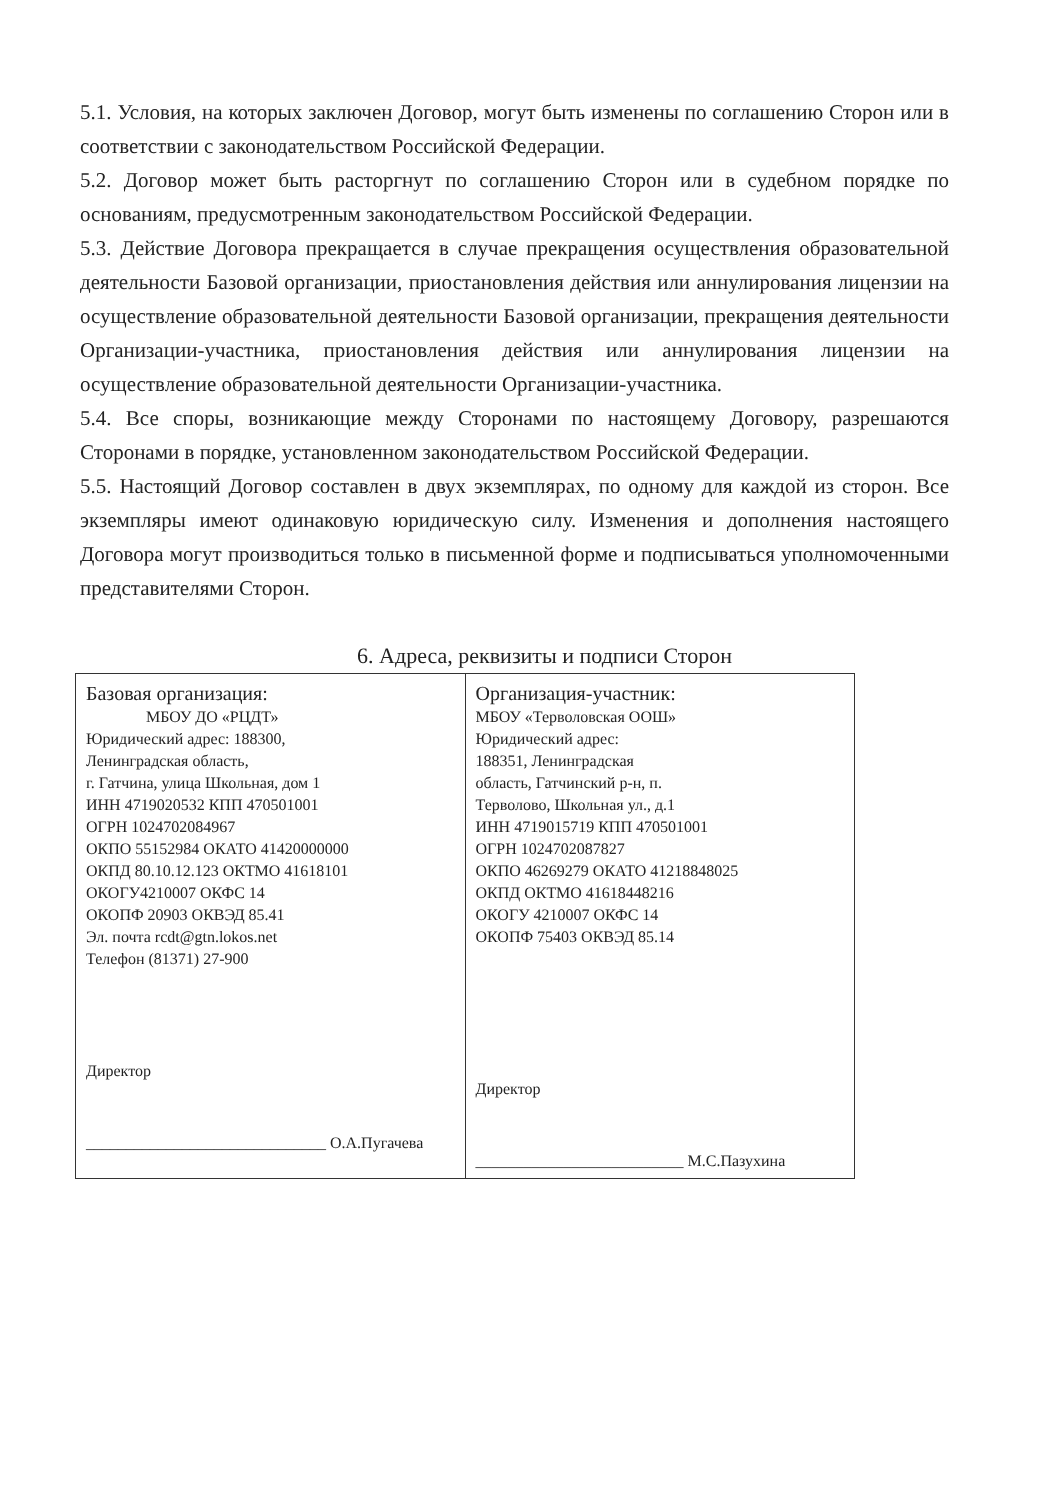5.1. Условия, на которых заключен Договор, могут быть изменены по соглашению Сторон или в соответствии с законодательством Российской Федерации.
5.2. Договор может быть расторгнут по соглашению Сторон или в судебном порядке по основаниям, предусмотренным законодательством Российской Федерации.
5.3. Действие Договора прекращается в случае прекращения осуществления образовательной деятельности Базовой организации, приостановления действия или аннулирования лицензии на осуществление образовательной деятельности Базовой организации, прекращения деятельности Организации-участника, приостановления действия или аннулирования лицензии на осуществление образовательной деятельности Организации-участника.
5.4. Все споры, возникающие между Сторонами по настоящему Договору, разрешаются Сторонами в порядке, установленном законодательством Российской Федерации.
5.5. Настоящий Договор составлен в двух экземплярах, по одному для каждой из сторон. Все экземпляры имеют одинаковую юридическую силу. Изменения и дополнения настоящего Договора могут производиться только в письменной форме и подписываться уполномоченными представителями Сторон.
6. Адреса, реквизиты и подписи Сторон
| Базовая организация: МБОУ ДО «РЦДТ» Юридический адрес: 188300, Ленинградская область, г. Гатчина, улица Школьная, дом 1 ИНН 4719020532 КПП 470501001 ОГРН 1024702084967 ОКПО 55152984 ОКАТО 41420000000 ОКПД 80.10.12.123 ОКТМО 41618101 ОКОГУ4210007 ОКФС 14 ОКОПФ 20903 ОКВЭД 85.41 Эл. почта rcdt@gtn.lokos.net Телефон (81371) 27-900 Директор ______________________________ О.А.Пугачева | Организация-участник: МБОУ «Терволовская ООШ» Юридический адрес: 188351, Ленинградская область, Гатчинский р-н, п. Терволово, Школьная ул., д.1 ИНН 4719015719 КПП 470501001 ОГРН 1024702087827 ОКПО 46269279 ОКАТО 41218848025 ОКПД ОКТМО 41618448216 ОКОГУ 4210007 ОКФС 14 ОКОПФ 75403 ОКВЭД 85.14 Директор __________________________ М.С.Пазухина |